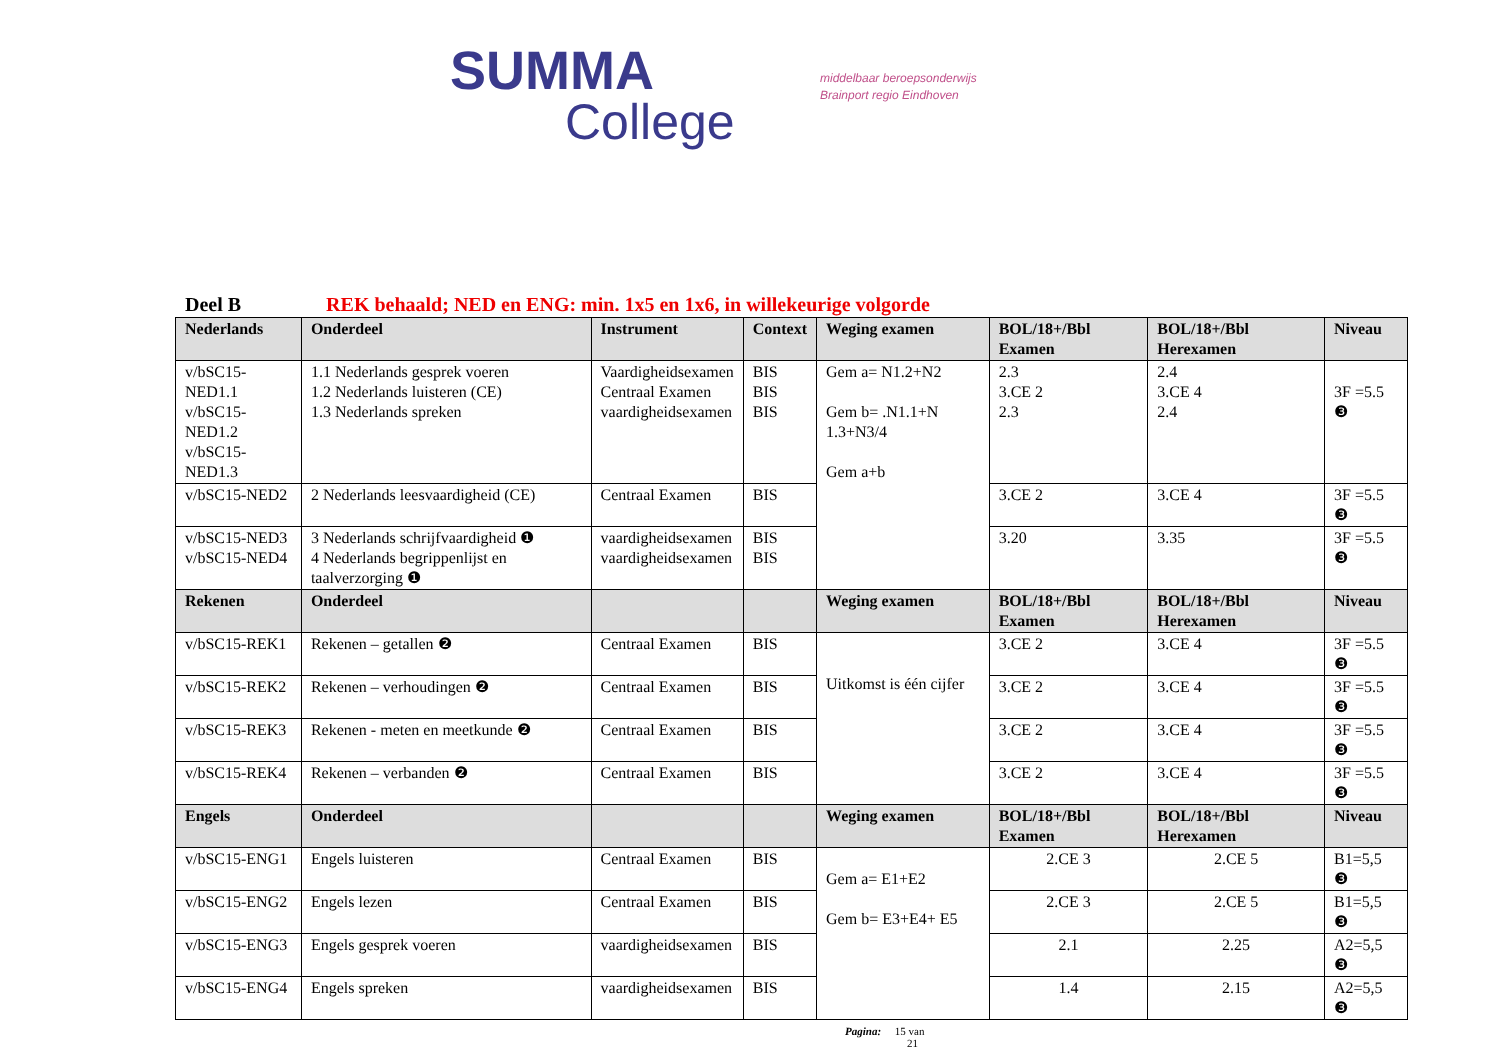SUMMA
College
middelbaar beroepsonderwijs
Brainport regio Eindhoven
Deel B REK behaald; NED en ENG: min. 1x5 en 1x6, in willekeurige volgorde
| Nederlands | Onderdeel | Instrument | Context | Weging examen | BOL/18+/Bbl Examen | BOL/18+/Bbl Herexamen | Niveau |
| --- | --- | --- | --- | --- | --- | --- | --- |
| v/bSC15-NED1.1 v/bSC15-NED1.2 v/bSC15-NED1.3 | 1.1 Nederlands gesprek voeren 1.2 Nederlands luisteren (CE) 1.3 Nederlands spreken | Vaardigheidsexamen Centraal Examen vaardigheidsexamen | BIS BIS BIS | Gem a= N1.2+N2 Gem b= .N1.1+N 1.3+N3/4 Gem a+b | 2.3 3.CE 2 2.3 | 2.4 3.CE 4 2.4 | 3F =5.5 ❸ |
| v/bSC15-NED2 | 2 Nederlands leesvaardigheid (CE) | Centraal Examen | BIS | | 3.CE 2 | 3.CE 4 | 3F =5.5 ❸ |
| v/bSC15-NED3 v/bSC15-NED4 | 3 Nederlands schrijfvaardigheid ❶ 4 Nederlands begrippenlijst en taalverzorging ❶ | vaardigheidsexamen vaardigheidsexamen | BIS BIS | | 3.20 | 3.35 | 3F =5.5 ❸ |
| Rekenen | Onderdeel | | | Weging examen | BOL/18+/Bbl Examen | BOL/18+/Bbl Herexamen | Niveau |
| v/bSC15-REK1 | Rekenen – getallen ❷ | Centraal Examen | BIS | Uitkomst is één cijfer | 3.CE 2 | 3.CE 4 | 3F =5.5 ❸ |
| v/bSC15-REK2 | Rekenen – verhoudingen ❷ | Centraal Examen | BIS | | 3.CE 2 | 3.CE 4 | 3F =5.5 ❸ |
| v/bSC15-REK3 | Rekenen - meten en meetkunde ❷ | Centraal Examen | BIS | | 3.CE 2 | 3.CE 4 | 3F =5.5 ❸ |
| v/bSC15-REK4 | Rekenen – verbanden ❷ | Centraal Examen | BIS | | 3.CE 2 | 3.CE 4 | 3F =5.5 ❸ |
| Engels | Onderdeel | | | Weging examen | BOL/18+/Bbl Examen | BOL/18+/Bbl Herexamen | Niveau |
| v/bSC15-ENG1 | Engels luisteren | Centraal Examen | BIS | Gem a= E1+E2 Gem b= E3+E4+ E5 | 2.CE 3 | 2.CE 5 | B1=5,5 ❸ |
| v/bSC15-ENG2 | Engels lezen | Centraal Examen | BIS | | 2.CE 3 | 2.CE 5 | B1=5,5 ❸ |
| v/bSC15-ENG3 | Engels gesprek voeren | vaardigheidsexamen | BIS | | 2.1 | 2.25 | A2=5,5 ❸ |
| v/bSC15-ENG4 | Engels spreken | vaardigheidsexamen | BIS | | 1.4 | 2.15 | A2=5,5 ❸ |
Pagina: 15 van
21